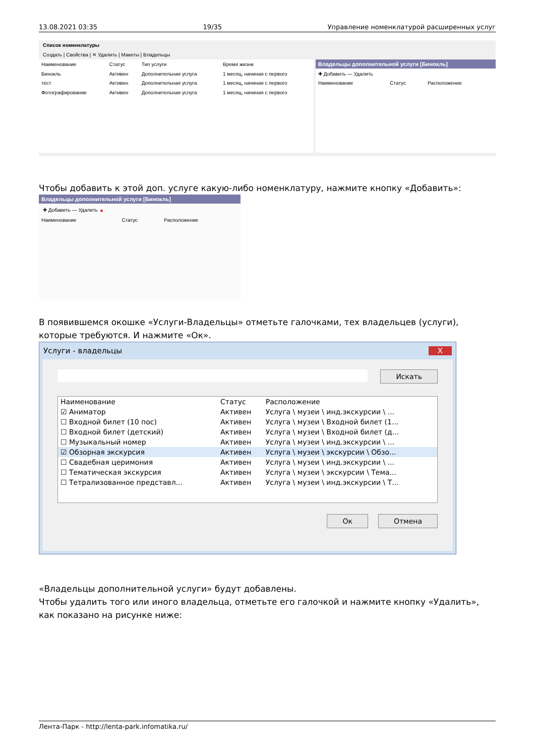13.08.2021 03:35 19/35 Управление номенклатурой расширенных услуг
Список номенклатуры
Создать | Свойства | ✕ Удалить | Макеты | Владельцы
| Наименование | Статус | Тип услуги | Время жизни |
| --- | --- | --- | --- |
| Бинокль | Активен | Дополнительная услуга | 1 месяц, начиная с первого |
| тест | Активен | Дополнительная услуга | 1 месяц, начиная с первого |
| Фотографирование | Активен | Дополнительная услуга | 1 месяц, начиная с первого |
Владельцы дополнительной услуги [Бинокль]
✚ Добавить — Удалить
| Наименование | Статус | Расположение |
| --- | --- | --- |
Чтобы добавить к этой доп. услуге какую-либо номенклатуру, нажмите кнопку «Добавить»:
Владельцы дополнительной услуги [Бинокль]
✚ Добавить — Удалить ▲
| Наименование | Статус | Расположение |
| --- | --- | --- |
В появившемся окошке «Услуги-Владельцы» отметьте галочками, тех владельцев (услуги), которые требуются. И нажмите «Ок».
Услуги - владельцы X
Искать
| Наименование | Статус | Расположение |
| --- | --- | --- |
| ☑ Аниматор | Активен | Услуга \ музеи \ инд.экскурсии \ ... |
| ☐ Входной билет (10 пос) | Активен | Услуга \ музеи \ Входной билет (1... |
| ☐ Входной билет (детский) | Активен | Услуга \ музеи \ Входной билет (д... |
| ☐ Музыкальный номер | Активен | Услуга \ музеи \ инд.экскурсии \ ... |
| ☑ Обзорная экскурсия | Активен | Услуга \ музеи \ экскурсии \ Обзо... |
| ☐ Свадебная церимония | Активен | Услуга \ музеи \ инд.экскурсии \ ... |
| ☐ Тематическая экскурсия | Активен | Услуга \ музеи \ экскурсии \ Тема... |
| ☐ Тетрализованное представл... | Активен | Услуга \ музеи \ инд.экскурсии \ Т... |
Ок Отмена
«Владельцы дополнительной услуги» будут добавлены.
Чтобы удалить того или иного владельца, отметьте его галочкой и нажмите кнопку «Удалить», как показано на рисунке ниже:
Лента-Парк - http://lenta-park.infomatika.ru/